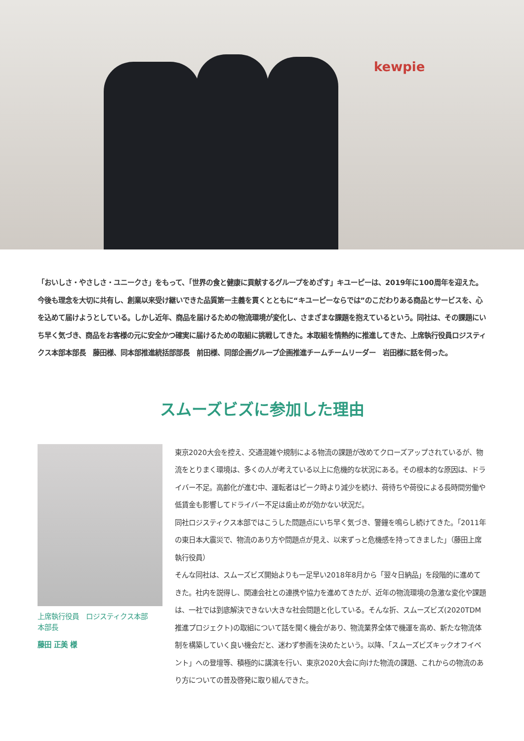kewpie
「おいしさ・やさしさ・ユニークさ」をもって、「世界の食と健康に貢献するグループをめざす」キユーピーは、2019年に100周年を迎えた。今後も理念を大切に共有し、創業以来受け継いできた品質第一主義を貫くとともに“キユーピーならでは”のこだわりある商品とサービスを、心を込めて届けようとしている。しかし近年、商品を届けるための物流環境が変化し、さまざまな課題を抱えているという。同社は、その課題にいち早く気づき、商品をお客様の元に安全かつ確実に届けるための取組に挑戦してきた。本取組を情熱的に推進してきた、上席執行役員ロジスティクス本部本部長　藤田様、同本部推進統括部部長　前田様、同部企画グループ企画推進チームチームリーダー　岩田様に話を伺った。
スムーズビズに参加した理由
上席執行役員　ロジスティクス本部
本部長
藤田 正美 様
東京2020大会を控え、交通混雑や規制による物流の課題が改めてクローズアップされているが、物流をとりまく環境は、多くの人が考えている以上に危機的な状況にある。その根本的な原因は、ドライバー不足。高齢化が進む中、運転者はピーク時より減少を続け、荷待ちや荷役による長時間労働や低賃金も影響してドライバー不足は歯止めが効かない状況だ。
同社ロジスティクス本部ではこうした問題点にいち早く気づき、警鐘を鳴らし続けてきた。「2011年の東日本大震災で、物流のあり方や問題点が見え、以来ずっと危機感を持ってきました」（藤田上席執行役員）
そんな同社は、スムーズビズ開始よりも一足早い2018年8月から「翌々日納品」を段階的に進めてきた。社内を説得し、関連会社との連携や協力を進めてきたが、近年の物流環境の急激な変化や課題は、一社では到底解決できない大きな社会問題と化している。そんな折、スムーズビズ(2020TDM推進プロジェクト)の取組について話を聞く機会があり、物流業界全体で機運を高め、新たな物流体制を構築していく良い機会だと、迷わず参画を決めたという。以降、「スムーズビズキックオフイベント」への登壇等、積極的に講演を行い、東京2020大会に向けた物流の課題、これからの物流のあり方についての普及啓発に取り組んできた。